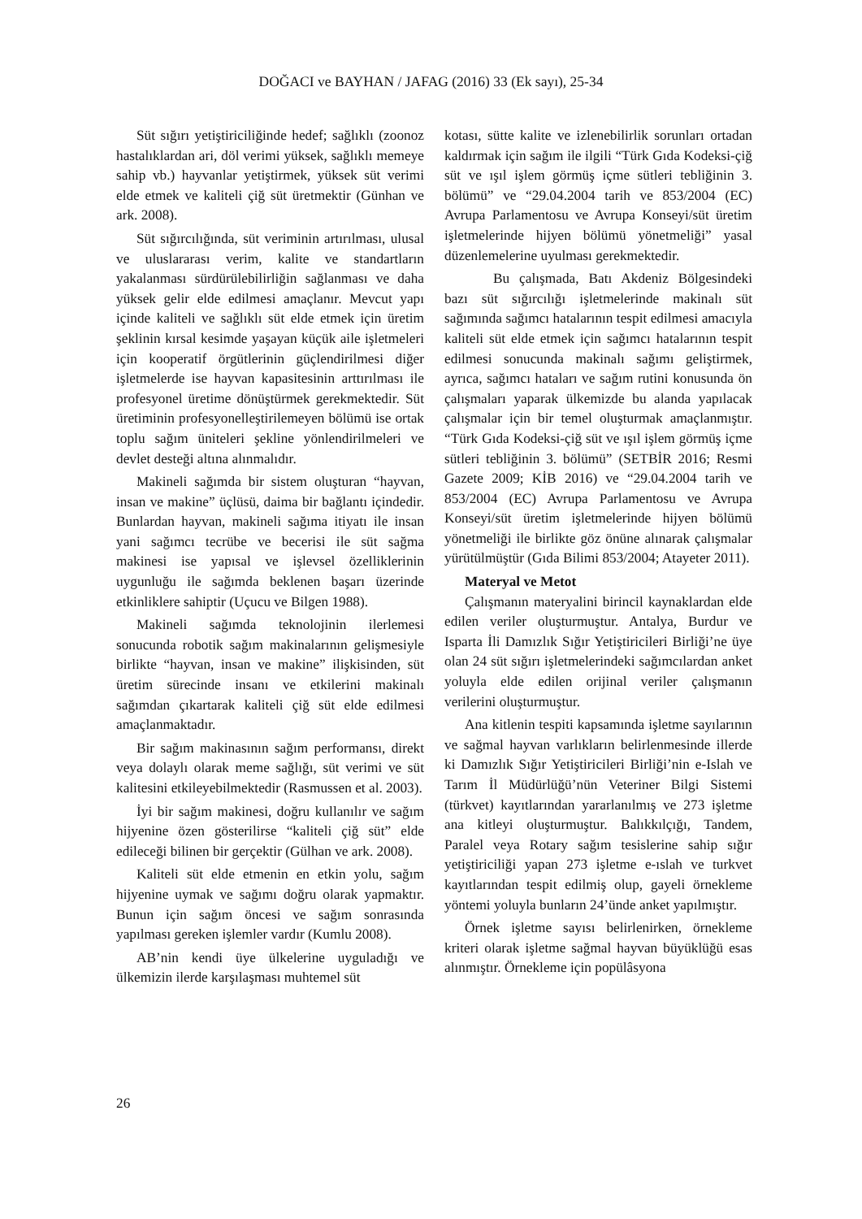DOĞACI ve BAYHAN / JAFAG (2016) 33 (Ek sayı), 25-34
Süt sığırı yetiştiriciliğinde hedef; sağlıklı (zoonoz hastalıklardan ari, döl verimi yüksek, sağlıklı memeye sahip vb.) hayvanlar yetiştirmek, yüksek süt verimi elde etmek ve kaliteli çiğ süt üretmektir (Günhan ve ark. 2008).
Süt sığırcılığında, süt veriminin artırılması, ulusal ve uluslararası verim, kalite ve standartların yakalanması sürdürülebilirliğin sağlanması ve daha yüksek gelir elde edilmesi amaçlanır. Mevcut yapı içinde kaliteli ve sağlıklı süt elde etmek için üretim şeklinin kırsal kesimde yaşayan küçük aile işletmeleri için kooperatif örgütlerinin güçlendirilmesi diğer işletmelerde ise hayvan kapasitesinin arttırılması ile profesyonel üretime dönüştürmek gerekmektedir. Süt üretiminin profesyonelleştirilemeyen bölümü ise ortak toplu sağım üniteleri şekline yönlendirilmeleri ve devlet desteği altına alınmalıdır.
Makineli sağımda bir sistem oluşturan “hayvan, insan ve makine” üçlüsü, daima bir bağlantı içindedir. Bunlardan hayvan, makineli sağıma itiyatı ile insan yani sağımcı tecrübe ve becerisi ile süt sağma makinesi ise yapısal ve işlevsel özelliklerinin uygunluğu ile sağımda beklenen başarı üzerinde etkinliklere sahiptir (Uçucu ve Bilgen 1988).
Makineli sağımda teknolojinin ilerlemesi sonucunda robotik sağım makinalarının gelişmesiyle birlikte “hayvan, insan ve makine” ilişkisinden, süt üretim sürecinde insanı ve etkilerini makinalı sağımdan çıkartarak kaliteli çiğ süt elde edilmesi amaçlanmaktadır.
Bir sağım makinasının sağım performansı, direkt veya dolaylı olarak meme sağlığı, süt verimi ve süt kalitesini etkileyebilmektedir (Rasmussen et al. 2003).
İyi bir sağım makinesi, doğru kullanılır ve sağım hijyenine özen gösterilirse “kaliteli çiğ süt” elde edileceği bilinen bir gerçektir (Gülhan ve ark. 2008).
Kaliteli süt elde etmenin en etkin yolu, sağım hijyenine uymak ve sağımı doğru olarak yapmaktır. Bunun için sağım öncesi ve sağım sonrasında yapılması gereken işlemler vardır (Kumlu 2008).
AB’nin kendi üye ülkelerine uyguladığı ve ülkemizin ilerde karşılaşması muhtemel süt
kotası, sütte kalite ve izlenebilirlik sorunları ortadan kaldırmak için sağım ile ilgili “Türk Gıda Kodeksi-çiğ süt ve ışıl işlem görmüş içme sütleri tebliğinin 3. bölümü” ve “29.04.2004 tarih ve 853/2004 (EC) Avrupa Parlamentosu ve Avrupa Konseyi/süt üretim işletmelerinde hijyen bölümü yönetmeliği” yasal düzenlemelerine uyulması gerekmektedir.
Bu çalışmada, Batı Akdeniz Bölgesindeki bazı süt sığırcılığı işletmelerinde makinalı süt sağımında sağımcı hatalarının tespit edilmesi amacıyla kaliteli süt elde etmek için sağımcı hatalarının tespit edilmesi sonucunda makinalı sağımı geliştirmek, ayrıca, sağımcı hataları ve sağım rutini konusunda ön çalışmaları yaparak ülkemizde bu alanda yapılacak çalışmalar için bir temel oluşturmak amaçlanmıştır. “Türk Gıda Kodeksi-çiğ süt ve ışıl işlem görmüş içme sütleri tebliğinin 3. bölümü” (SETBİR 2016; Resmi Gazete 2009; KİB 2016) ve “29.04.2004 tarih ve 853/2004 (EC) Avrupa Parlamentosu ve Avrupa Konseyi/süt üretim işletmelerinde hijyen bölümü yönetmeliği ile birlikte göz önüne alınarak çalışmalar yürütülmüştür (Gıda Bilimi 853/2004; Atayeter 2011).
Materyal ve Metot
Çalışmanın materyalini birincil kaynaklardan elde edilen veriler oluşturmuştur. Antalya, Burdur ve Isparta İli Damızlık Sığır Yetiştiricileri Birliği’ne üye olan 24 süt sığırı işletmelerindeki sağımcılardan anket yoluyla elde edilen orijinal veriler çalışmanın verilerini oluşturmuştur.
Ana kitlenin tespiti kapsamında işletme sayılarının ve sağmal hayvan varlıkların belirlenmesinde illerde ki Damızlık Sığır Yetiştiricileri Birliği’nin e-Islah ve Tarım İl Müdürlüğü’nün Veteriner Bilgi Sistemi (türkvet) kayıtlarından yararlanılmış ve 273 işletme ana kitleyi oluşturmuştur. Balıkkılçığı, Tandem, Paralel veya Rotary sağım tesislerine sahip sığır yetiştiriciliği yapan 273 işletme e-ıslah ve turkvet kayıtlarından tespit edilmiş olup, gayeli örnekleme yöntemi yoluyla bunların 24’ünde anket yapılmıştır.
Örnek işletme sayısı belirlenirken, örnekleme kriteri olarak işletme sağmal hayvan büyüklüğü esas alınmıştır. Örnekleme için popülâsyona
26